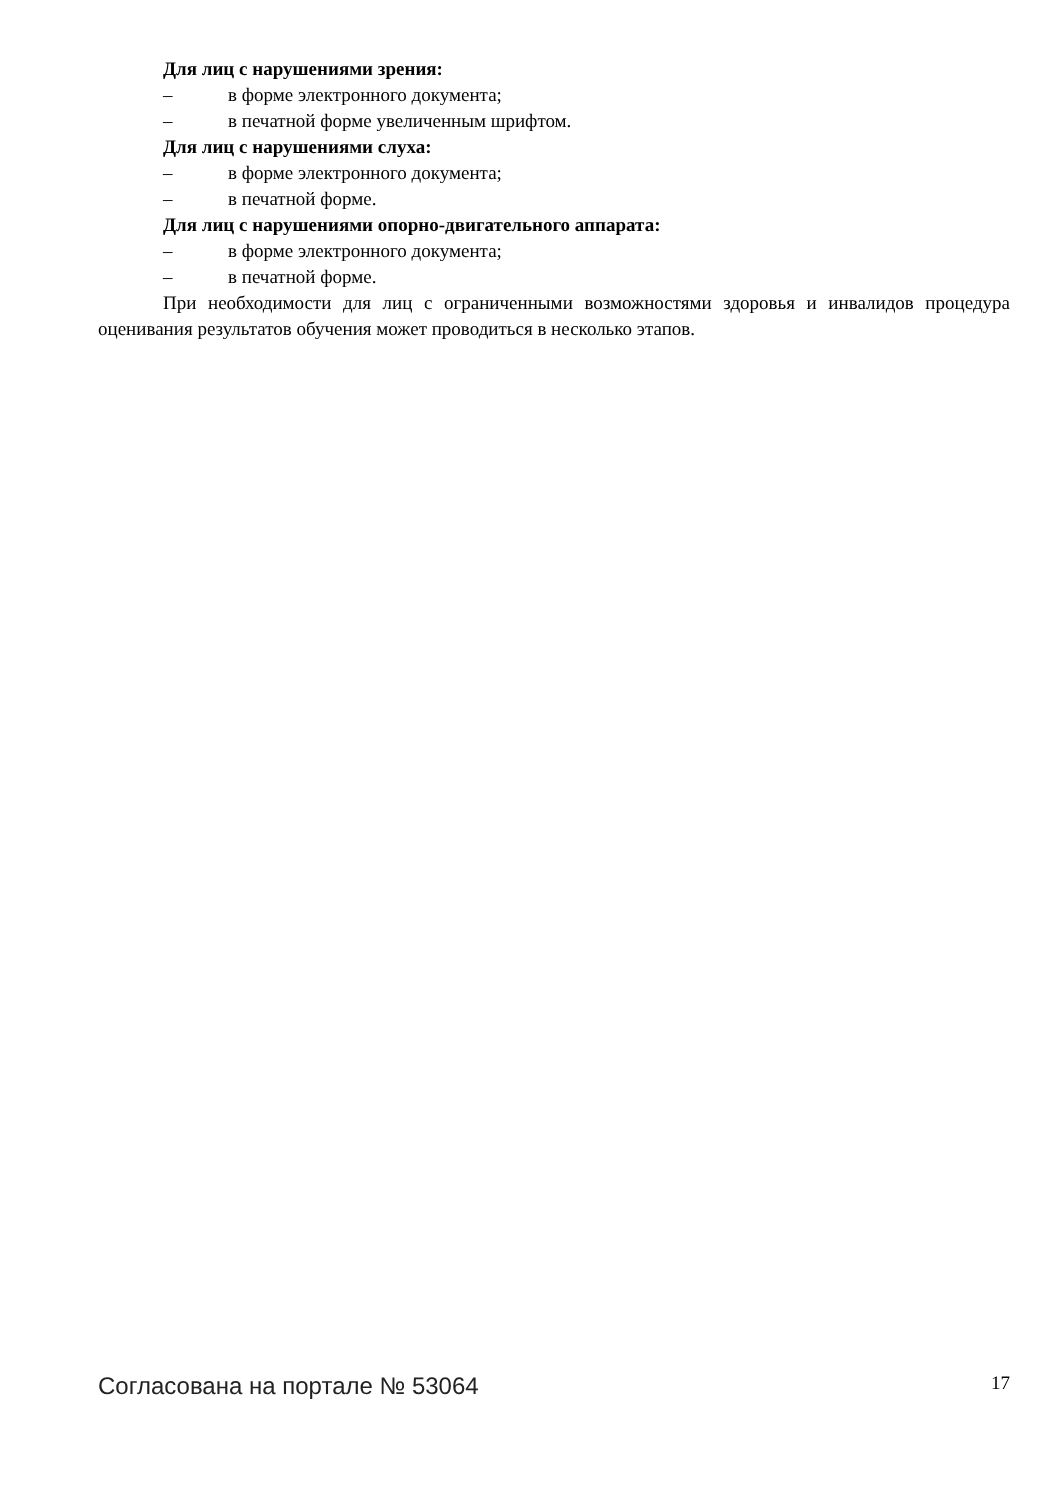Для лиц с нарушениями зрения:
– в форме электронного документа;
– в печатной форме увеличенным шрифтом.
Для лиц с нарушениями слуха:
– в форме электронного документа;
– в печатной форме.
Для лиц с нарушениями опорно-двигательного аппарата:
– в форме электронного документа;
– в печатной форме.
При необходимости для лиц с ограниченными возможностями здоровья и инвалидов процедура оценивания результатов обучения может проводиться в несколько этапов.
Согласована на портале № 53064 17